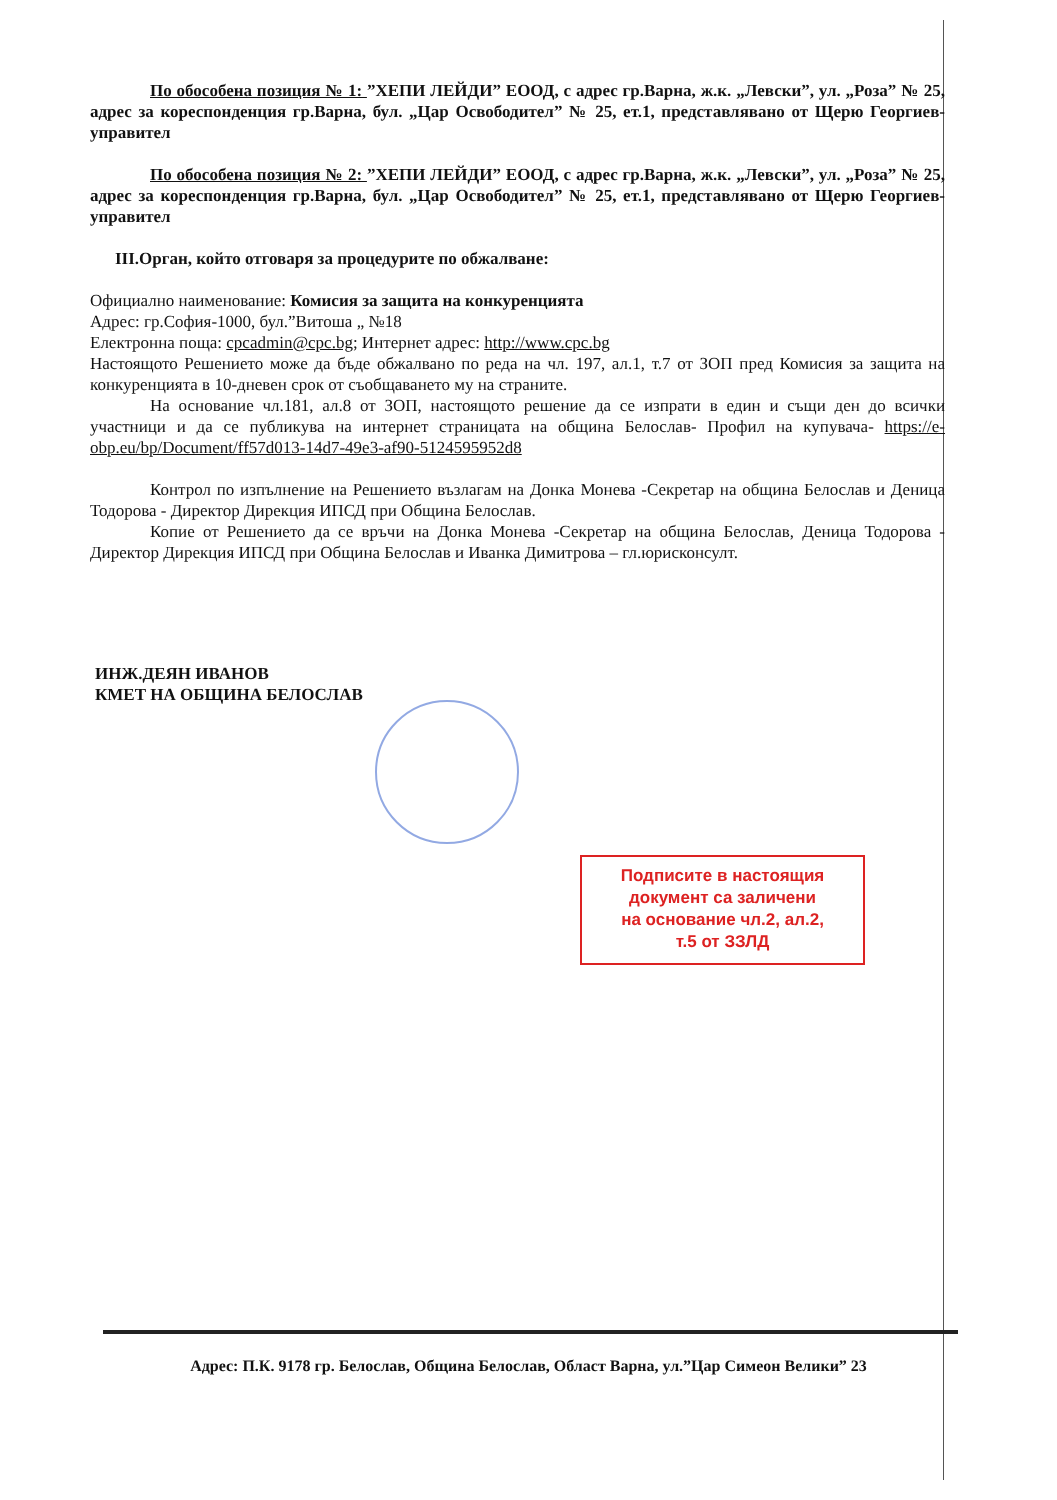По обособена позиция № 1: ”ХЕПИ ЛЕЙДИ” ЕООД, с адрес гр.Варна, ж.к. „Левски”, ул. „Роза” № 25, адрес за кореспонденция гр.Варна, бул. „Цар Освободител” № 25, ет.1, представлявано от Щерю Георгиев- управител
По обособена позиция № 2: ”ХЕПИ ЛЕЙДИ” ЕООД, с адрес гр.Варна, ж.к. „Левски”, ул. „Роза” № 25, адрес за кореспонденция гр.Варна, бул. „Цар Освободител” № 25, ет.1, представлявано от Щерю Георгиев- управител
III.Орган, който отговаря за процедурите по обжалване:
Официално наименование: Комисия за защита на конкуренцията
Адрес: гр.София-1000, бул.”Витоша „ №18
Електронна поща: cpcadmin@cpc.bg; Интернет адрес: http://www.cpc.bg
Настоящото Решението може да бъде обжалвано по реда на чл. 197, ал.1, т.7 от ЗОП пред Комисия за защита на конкуренцията в 10-дневен срок от съобщаването му на страните.
На основание чл.181, ал.8 от ЗОП, настоящото решение да се изпрати в един и същи ден до всички участници и да се публикува на интернет страницата на община Белослав- Профил на купувача- https://e-obp.eu/bp/Document/ff57d013-14d7-49e3-af90-5124595952d8
Контрол по изпълнение на Решението възлагам на Донка Монева -Секретар на община Белослав и Деница Тодорова - Директор Дирекция ИПСД при Община Белослав.
Копие от Решението да се връчи на Донка Монева -Секретар на община Белослав, Деница Тодорова - Директор Дирекция ИПСД при Община Белослав и Иванка Димитрова – гл.юрисконсулт.
ИНЖ.ДЕЯН ИВАНОВ
КМЕТ НА ОБЩИНА БЕЛОСЛАВ
Подписите в настоящия
документ са заличени
на основание чл.2, ал.2,
т.5 от ЗЗЛД
Адрес: П.К. 9178 гр. Белослав, Община Белослав, Област Варна, ул.”Цар Симеон Велики” 23